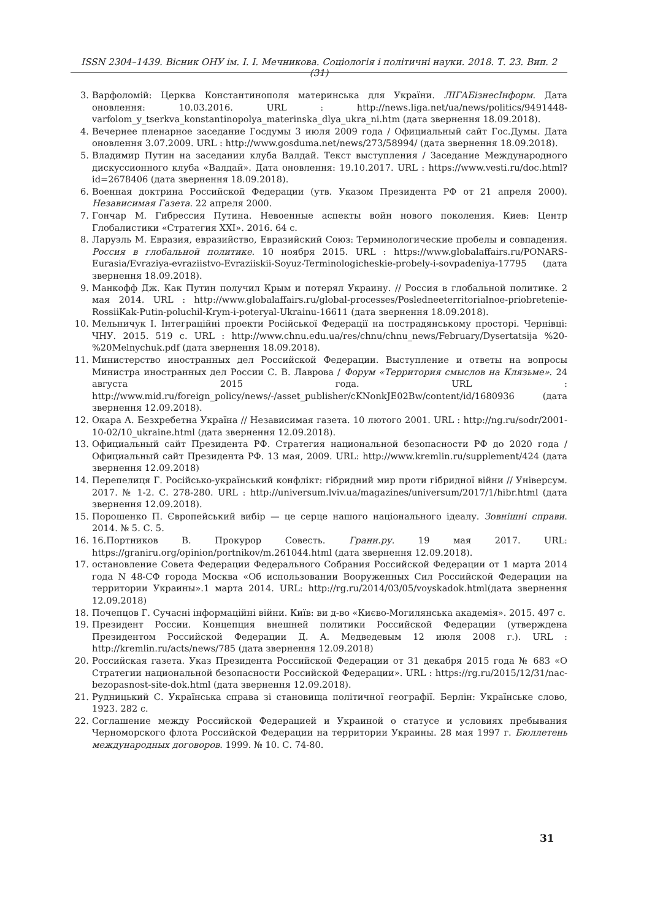ISSN 2304–1439. Вісник ОНУ ім. І. І. Мечникова. Соціологія і політичні науки. 2018. Т. 23. Вип. 2 (31)
3. Варфоломій: Церква Константинополя материнська для України. ЛІГАБізнесІнформ. Дата оновлення: 10.03.2016. URL : http://news.liga.net/ua/news/politics/9491448-varfolom_y_tserkva_konstantinopolya_materinska_dlya_ukra_ni.htm (дата звернення 18.09.2018).
4. Вечернее пленарное заседание Госдумы 3 июля 2009 года / Официальный сайт Гос.Думы. Дата оновлення 3.07.2009. URL : http://www.gosduma.net/news/273/58994/ (дата звернення 18.09.2018).
5. Владимир Путин на заседании клуба Валдай. Текст выступления / Заседание Международного дискуссионного клуба «Валдай». Дата оновлення: 19.10.2017. URL : https://www.vesti.ru/doc.html?id=2678406 (дата звернення 18.09.2018).
6. Военная доктрина Российской Федерации (утв. Указом Президента РФ от 21 апреля 2000). Независимая Газета. 22 апреля 2000.
7. Гончар М. Гибрессия Путина. Невоенные аспекты войн нового поколения. Киев: Центр Глобалистики «Стратегия XXI». 2016. 64 с.
8. Ларуэль М. Евразия, евразийство, Евразийский Союз: Терминологические пробелы и совпадения. Россия в глобальной политике. 10 ноября 2015. URL : https://www.globalaffairs.ru/PONARS-Eurasia/Evraziya-evraziistvo-Evraziiskii-Soyuz-Terminologicheskie-probely-i-sovpadeniya-17795 (дата звернення 18.09.2018).
9. Манкофф Дж. Как Путин получил Крым и потерял Украину. // Россия в глобальной политике. 2 мая 2014. URL : http://www.globalaffairs.ru/global-processes/Posledneeterritorialnoe-priobretenie-RossiiKak-Putin-poluchil-Krym-i-poteryal-Ukrainu-16611 (дата звернення 18.09.2018).
10. Мельничук І. Інтеграційні проекти Російської Федерації на пострадянському просторі. Чернівці: ЧНУ. 2015. 519 с. URL : http://www.chnu.edu.ua/res/chnu/chnu_news/February/Dysertatsija %20- %20Melnychuk.pdf (дата звернення 18.09.2018).
11. Министерство иностранных дел Российской Федерации. Выступление и ответы на вопросы Министра иностранных дел России С. В. Лаврова / Форум «Территория смыслов на Клязьме». 24 августа 2015 года. URL : http://www.mid.ru/foreign_policy/news/-/asset_publisher/cKNonkJE02Bw/content/id/1680936 (дата звернення 12.09.2018).
12. Окара А. Безхребетна Україна // Независимая газета. 10 лютого 2001. URL : http://ng.ru/sodr/2001-10-02/10_ukraine.html (дата звернення 12.09.2018).
13. Официальный сайт Президента РФ. Стратегия национальной безопасности РФ до 2020 года / Официальный сайт Президента РФ. 13 мая, 2009. URL: http://www.kremlin.ru/supplement/424 (дата звернення 12.09.2018)
14. Перепелиця Г. Російсько-український конфлікт: гібридний мир проти гібридної війни // Універсум. 2017. № 1-2. С. 278-280. URL : http://universum.lviv.ua/magazines/universum/2017/1/hibr.html (дата звернення 12.09.2018).
15. Порошенко П. Європейський вибір — це серце нашого національного ідеалу. Зовнішні справи. 2014. № 5. С. 5.
16. 16.Портников В. Прокурор Совесть. Грани.ру. 19 мая 2017. URL: https://graniru.org/opinion/portnikov/m.261044.html (дата звернення 12.09.2018).
17. остановление Совета Федерации Федерального Собрания Российской Федерации от 1 марта 2014 года N 48-СФ города Москва «Об использовании Вооруженных Сил Российской Федерации на территории Украины».1 марта 2014. URL: http://rg.ru/2014/03/05/voyskadok.html(дата звернення 12.09.2018)
18. Почепцов Г. Сучасні інформаційні війни. Київ: ви д-во «Києво-Могилянська академія». 2015. 497 с.
19. Президент России. Концепция внешней политики Российской Федерации (утверждена Президентом Российской Федерации Д. А. Медведевым 12 июля 2008 г.). URL : http://kremlin.ru/acts/news/785 (дата звернення 12.09.2018)
20. Российская газета. Указ Президента Российской Федерации от 31 декабря 2015 года № 683 «О Стратегии национальной безопасности Российской Федерации». URL : https://rg.ru/2015/12/31/nac-bezopasnost-site-dok.html (дата звернення 12.09.2018).
21. Рудницький С. Українська справа зі становища політичної географії. Берлін: Українське слово, 1923. 282 с.
22. Соглашение между Российской Федерацией и Украиной о статусе и условиях пребывания Черноморского флота Российской Федерации на территории Украины. 28 мая 1997 г. Бюллетень международных договоров. 1999. № 10. С. 74-80.
31